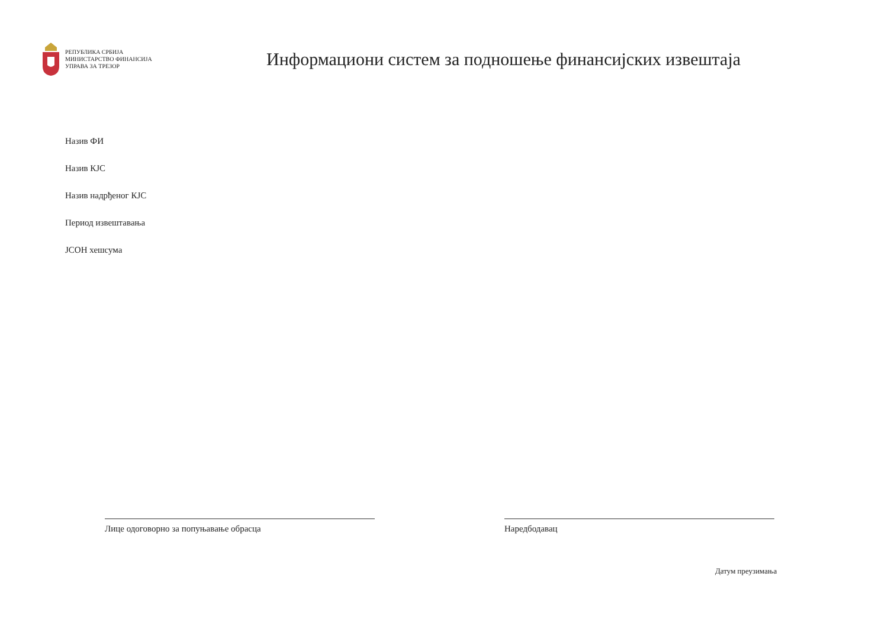РЕПУБЛИКА СРБИЈА
МИНИСТАРСТВО ФИНАНСИЈА
УПРАВА ЗА ТРЕЗОР
Информациони систем за подношење финансијских извештаја
Назив ФИ
Назив КЈС
Назив надрђеног КЈС
Период извештавања
ЈСОН хешсума
Лице одоговорно за попуњавање обрасца Наредбодавац
Датум преузимања